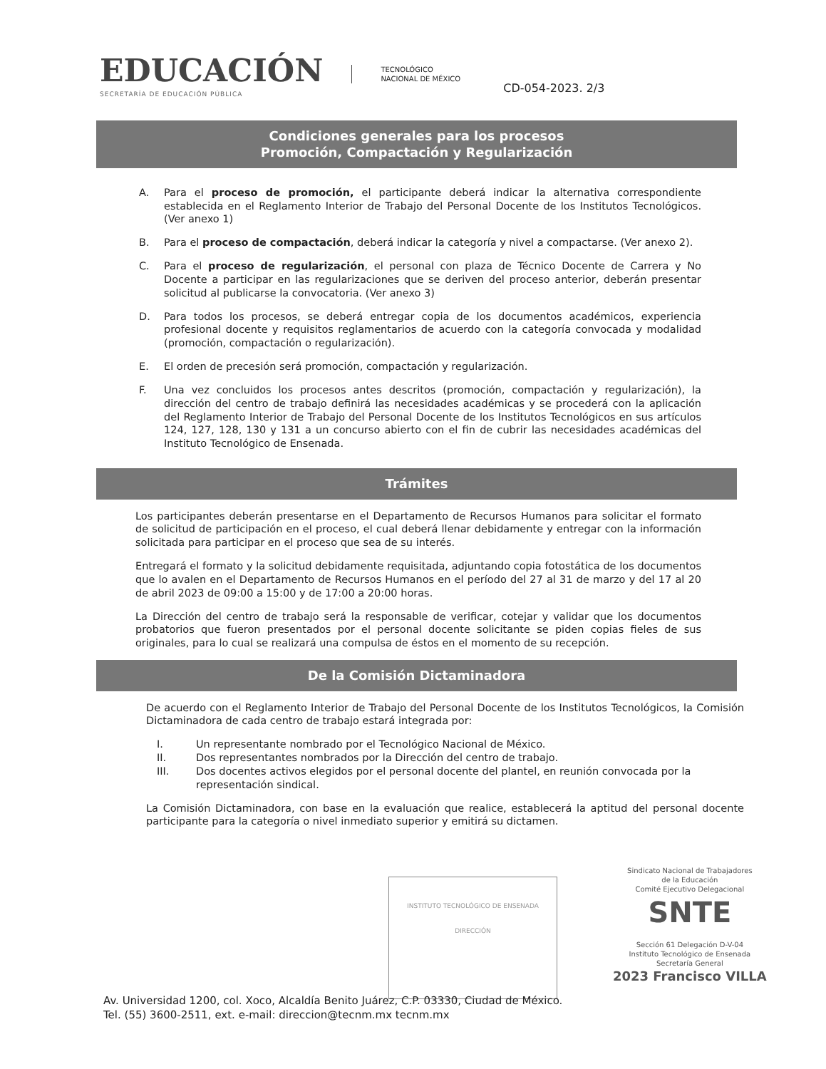EDUCACIÓN
SECRETARÍA DE EDUCACIÓN PÚBLICA
TECNOLÓGICO
NACIONAL DE MÉXICO
CD-054-2023. 2/3
Condiciones generales para los procesos
Promoción, Compactación y Regularización
A. Para el proceso de promoción, el participante deberá indicar la alternativa correspondiente establecida en el Reglamento Interior de Trabajo del Personal Docente de los Institutos Tecnológicos. (Ver anexo 1)
B. Para el proceso de compactación, deberá indicar la categoría y nivel a compactarse. (Ver anexo 2).
C. Para el proceso de regularización, el personal con plaza de Técnico Docente de Carrera y No Docente a participar en las regularizaciones que se deriven del proceso anterior, deberán presentar solicitud al publicarse la convocatoria. (Ver anexo 3)
D. Para todos los procesos, se deberá entregar copia de los documentos académicos, experiencia profesional docente y requisitos reglamentarios de acuerdo con la categoría convocada y modalidad (promoción, compactación o regularización).
E. El orden de precesión será promoción, compactación y regularización.
F. Una vez concluidos los procesos antes descritos (promoción, compactación y regularización), la dirección del centro de trabajo definirá las necesidades académicas y se procederá con la aplicación del Reglamento Interior de Trabajo del Personal Docente de los Institutos Tecnológicos en sus artículos 124, 127, 128, 130 y 131 a un concurso abierto con el fin de cubrir las necesidades académicas del Instituto Tecnológico de Ensenada.
Trámites
Los participantes deberán presentarse en el Departamento de Recursos Humanos para solicitar el formato de solicitud de participación en el proceso, el cual deberá llenar debidamente y entregar con la información solicitada para participar en el proceso que sea de su interés.
Entregará el formato y la solicitud debidamente requisitada, adjuntando copia fotostática de los documentos que lo avalen en el Departamento de Recursos Humanos en el período del 27 al 31 de marzo y del 17 al 20 de abril 2023 de 09:00 a 15:00 y de 17:00 a 20:00 horas.
La Dirección del centro de trabajo será la responsable de verificar, cotejar y validar que los documentos probatorios que fueron presentados por el personal docente solicitante se piden copias fieles de sus originales, para lo cual se realizará una compulsa de éstos en el momento de su recepción.
De la Comisión Dictaminadora
De acuerdo con el Reglamento Interior de Trabajo del Personal Docente de los Institutos Tecnológicos, la Comisión Dictaminadora de cada centro de trabajo estará integrada por:
I. Un representante nombrado por el Tecnológico Nacional de México.
II. Dos representantes nombrados por la Dirección del centro de trabajo.
III. Dos docentes activos elegidos por el personal docente del plantel, en reunión convocada por la representación sindical.
La Comisión Dictaminadora, con base en la evaluación que realice, establecerá la aptitud del personal docente participante para la categoría o nivel inmediato superior y emitirá su dictamen.
INSTITUTO TECNOLÓGICO DE ENSENADA
DIRECCIÓN
Sindicato Nacional de Trabajadores
de la Educación
Comité Ejecutivo Delegacional
SNTE
Sección 61 Delegación D-V-04
Instituto Tecnológico de Ensenada
Secretaría General
2023 Francisco VILLA
Av. Universidad 1200, col. Xoco, Alcaldía Benito Juárez, C.P. 03330, Ciudad de México.
Tel. (55) 3600-2511, ext. e-mail: direccion@tecnm.mx tecnm.mx